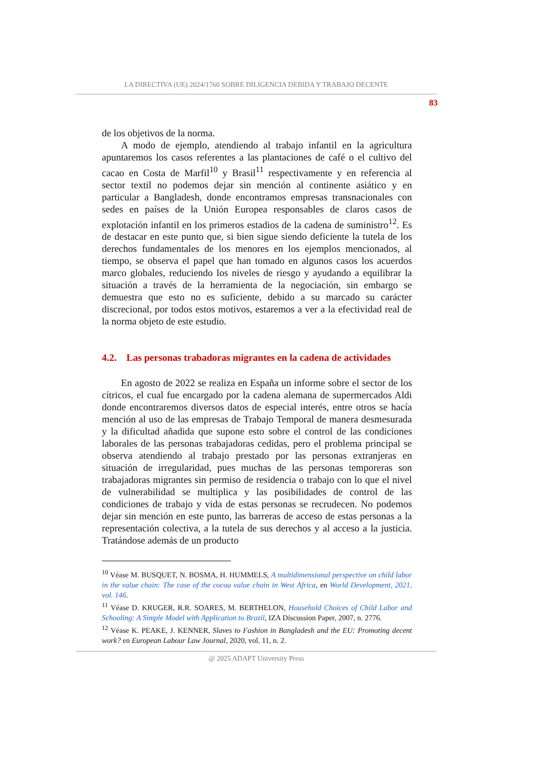LA DIRECTIVA (UE) 2024/1760 SOBRE DILIGENCIA DEBIDA Y TRABAJO DECENTE
83
de los objetivos de la norma.
A modo de ejemplo, atendiendo al trabajo infantil en la agricultura apuntaremos los casos referentes a las plantaciones de café o el cultivo del cacao en Costa de Marfil<sup>10</sup> y Brasil<sup>11</sup> respectivamente y en referencia al sector textil no podemos dejar sin mención al continente asiático y en particular a Bangladesh, donde encontramos empresas transnacionales con sedes en países de la Unión Europea responsables de claros casos de explotación infantil en los primeros estadios de la cadena de suministro<sup>12</sup>. Es de destacar en este punto que, si bien sigue siendo deficiente la tutela de los derechos fundamentales de los menores en los ejemplos mencionados, al tiempo, se observa el papel que han tomado en algunos casos los acuerdos marco globales, reduciendo los niveles de riesgo y ayudando a equilibrar la situación a través de la herramienta de la negociación, sin embargo se demuestra que esto no es suficiente, debido a su marcado su carácter discrecional, por todos estos motivos, estaremos a ver a la efectividad real de la norma objeto de este estudio.
4.2. Las personas trabadoras migrantes en la cadena de actividades
En agosto de 2022 se realiza en España un informe sobre el sector de los cítricos, el cual fue encargado por la cadena alemana de supermercados Aldi donde encontraremos diversos datos de especial interés, entre otros se hacía mención al uso de las empresas de Trabajo Temporal de manera desmesurada y la dificultad añadida que supone esto sobre el control de las condiciones laborales de las personas trabajadoras cedidas, pero el problema principal se observa atendiendo al trabajo prestado por las personas extranjeras en situación de irregularidad, pues muchas de las personas temporeras son trabajadoras migrantes sin permiso de residencia o trabajo con lo que el nivel de vulnerabilidad se multiplica y las posibilidades de control de las condiciones de trabajo y vida de estas personas se recrudecen. No podemos dejar sin mención en este punto, las barreras de acceso de estas personas a la representación colectiva, a la tutela de sus derechos y al acceso a la justicia. Tratándose además de un producto
<sup>10</sup> Véase M. BUSQUET, N. BOSMA, H. HUMMELS, A multidimensional perspective on child labor in the value chain: The case of the cocoa value chain in West Africa, en World Development, 2021, vol. 146.
<sup>11</sup> Véase D. KRUGER, R.R. SOARES, M. BERTHELON, Household Choices of Child Labor and Schooling: A Simple Model with Application to Brazil, IZA Discussion Paper, 2007, n. 2776.
<sup>12</sup> Véase K. PEAKE, J. KENNER, Slaves to Fashion in Bangladesh and the EU: Promoting decent work? en European Labour Law Journal, 2020, vol. 11, n. 2.
@ 2025 ADAPT University Press